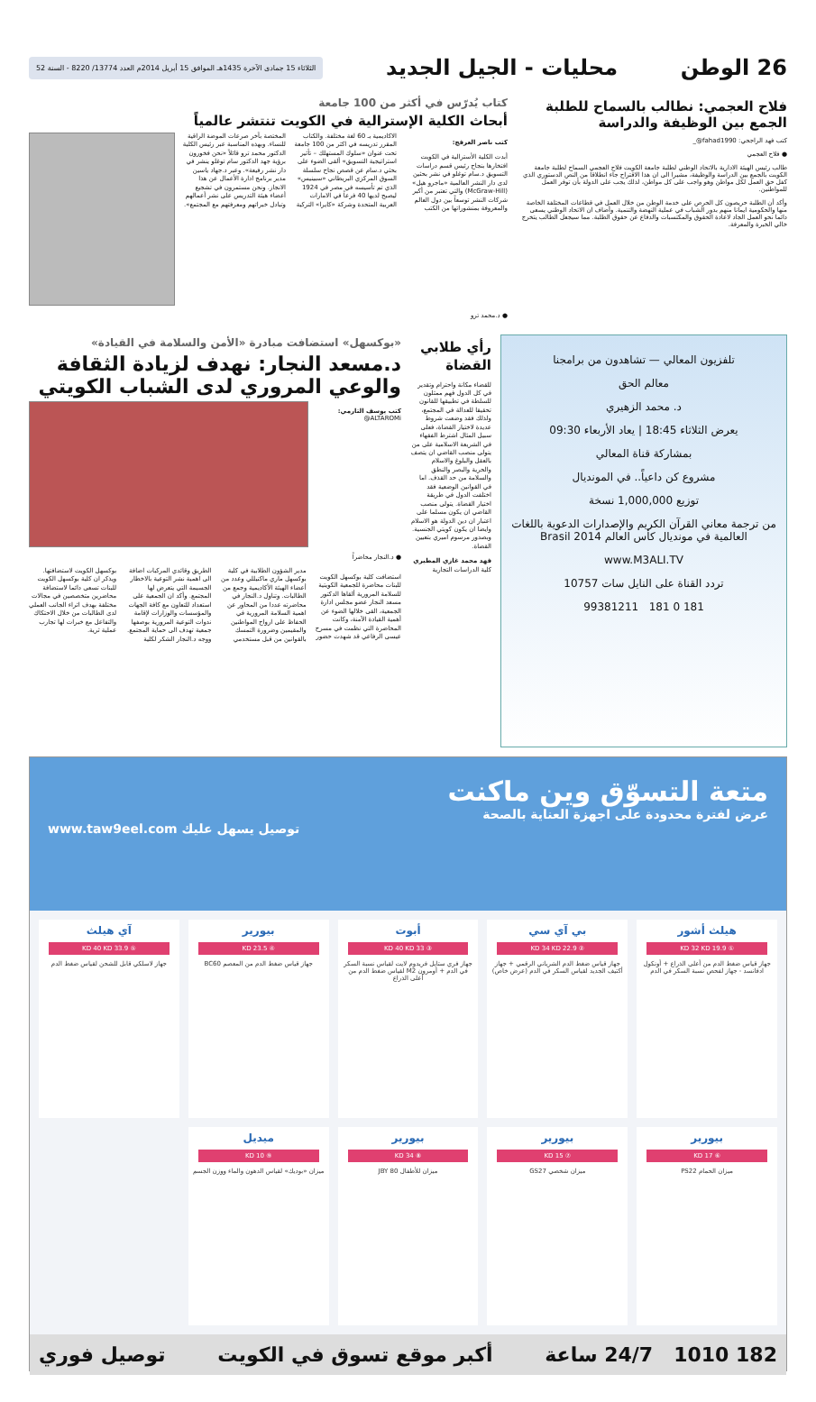26 الوطن محليات - الجيل الجديد
الثلاثاء 15 جمادى الآخرة 1435هـ الموافق 15 أبريل 2014م العدد 13774/ 8220 - السنة 52
فلاح العجمي: نطالب بالسماح للطلبة الجمع بين الوظيفة والدراسة
كتب فهد الراجحي: fahad1990@_
● فلاح العجمي
طالب رئيس الهيئة الادارية بالاتحاد الوطني لطلبة جامعة الكويت فلاح العجمي السماح لطلبة جامعة الكويت بالجمع بين الدراسة والوظيفة، مشيرا الى ان هذا الاقتراح جاء انطلاقا من النص الدستوري الذي كفل حق العمل لكل مواطن وهو واجب على كل مواطن، لذلك يجب على الدولة بأن توفر العمل للمواطنين.
وأكد أن الطلبة حريصون كل الحرص على خدمة الوطن من خلال العمل في قطاعات المختلفة الخاصة منها والحكومية ايمانا منهم بدور الشباب في عملية النهضة والتنمية. وأضاف ان الاتحاد الوطني يسعى دائما نحو العمل الجاد لاعادة الحقوق والمكتسبات والدفاع عن حقوق الطلبة. مما سيجعل الطالب يتخرج خالي الخبرة والمعرفة.
كتاب يُدرّس في أكثر من 100 جامعة
أبحاث الكلية الإسترالية في الكويت تنتشر عالمياً
كتب ناصر العرفج:
أبدت الكلية الأسترالية في الكويت افتخارها بنجاح رئيس قسم دراسات التسويق د.سام توغلو في نشر بحثين لدى دار النشر العالمية «ماجرو هيل» (McGraw-Hill) والتي تعتبر من أكبر شركات النشر توسعاً بين دول العالم والمعروفة بمنشوراتها من الكتب الاكاديمية بـ 60 لغة مختلفة. والكتاب المقرر تدريسه في اكثر من 100 جامعة تحت عنوان «سلوك المستهلك – تأثير استراتيجية التسويق» ألقى الضوء على بحثي د.سام عن قصص نجاح سلسلة السوق المركزي البريطاني «سبينيس» الذي تم تأسيسه في مصر في 1924 ليصبح لديها 40 فرعاً في الامارات العربية المتحدة وشركة «كايرا» التركية المختصة بآخر صرعات الموضة الراقية للنساء. وبهذه المناسبة عبر رئيس الكلية الدكتور محمد ترو قائلاً «نحن فخورون برؤية جهد الدكتور سام توغلو ينشر في دار نشر رفيعة». وعبر د.جهاد ياسين مدير برنامج ادارة الأعمال عن هذا الانجاز. ونحن مستمرون في تشجيع أعضاء هيئة التدريس على نشر أعمالهم وتبادل خبراتهم ومعرفتهم مع المجتمع».
● د.محمد ترو
تلفزيون المعالي — تشاهدون من برامجنا
معالم الحق
د. محمد الزهيري
يعرض الثلاثاء 18:45 | يعاد الأربعاء 09:30
بمشاركة قناة المعالي
مشروع كن داعياً.. في المونديال
توزيع 1,000,000 نسخة
من ترجمة معاني القرآن الكريم والإصدارات الدعوية باللغات العالمية في مونديال كأس العالم Brasil 2014
www.M3ALI.TV
تردد القناة على النايل سات 10757
181 0 181 99381211
رأي طلابي
القضاة
للقضاء مكانة واحترام وتقدير في كل الدول فهم ممثلون للسلطة في تطبيقها للقانون تحقيقا للعدالة في المجتمع، ولذلك فقد وضعت شروط عديدة لاختيار القضاة، فعلى سبيل المثال اشترط الفقهاء في الشريعة الاسلامية على من يتولى منصب القاضي ان يتصف بالعقل والبلوغ والاسلام والحرية والبصر والنطق والسلامة من حد القذف. اما في القوانين الوضعية فقد اختلفت الدول في طريقة اختيار القضاة. يتولى منصب القاضي ان يكون مسلما على اعتبار ان دين الدولة هو الاسلام وايضا ان يكون كويتي الجنسية. وبصدور مرسوم اميري بتعيين القضاة.
فهد محمد غازي المطيري
كلية الدراسات التجارية
«بوكسهل» استضافت مبادرة «الأمن والسلامة في القيادة»
د.مسعد النجار: نهدف لزيادة الثقافة والوعي المروري لدى الشباب الكويتي
كتب يوسف التارمي: ALTAROMi@
● د.النجار محاضراً
استضافت كلية بوكسهل الكويت للبنات محاضرة للجمعية الكويتية للسلامة المرورية ألقاها الدكتور مسعد النجار عضو مجلس ادارة الجمعية، القى خلالها الضوء عن أهمية القيادة الآمنة، وكانت المحاضرة التي نظمت في مسرح عيسى الرفاعي قد شهدت حضور مدير الشؤون الطلابية في كلية بوكسهل ماري ماكنيللي وعدد من أعضاء الهيئة الأكاديمية وجمع من الطالبات. وتناول د.النجار في محاضرته عددا من المحاور عن اهمية السلامة المرورية في الحفاظ على ارواح المواطنين والمقيمين وضرورة التمسك بالقوانين من قبل مستخدمي الطريق وقائدي المركبات اضافة الى اهمية نشر التوعية بالاخطار الجسيمة التي يتعرض لها المجتمع. وأكد ان الجمعية على استعداد للتعاون مع كافة الجهات والمؤسسات والوزارات لإقامة ندوات التوعية المرورية بوصفها جمعية تهدف الى حماية المجتمع. ووجه د.النجار الشكر لكلية بوكسهل الكويت لاستضافتها. ويذكر ان كلية بوكسهل الكويت للبنات تسعى دائما لاستضافة محاضرين متخصصين في مجالات مختلفة بهدف اثراء الجانب العملي لدى الطالبات من خلال الاحتكاك والتفاعل مع خبرات لها تجارب عملية ثرية.
متعة التسوّق وين ماكنت
عرض لفترة محدودة على اجهزة العناية بالصحة
www.taw9eel.com توصيل يسهل عليك
هيلث أشور
① 19.9 KD 32 KD
جهاز قياس ضغط الدم من أعلى الذراع + أونكول ادفانسد - جهاز لفحص نسبة السكر في الدم
بي آي سي
② 22.9 KD 34 KD
جهاز قياس ضغط الدم الشرياني الرقمي + جهاز أكتيف الجديد لقياس السكر في الدم (عرض خاص)
أبوت
③ 33 KD 40 KD
جهاز فري ستايل فريدوم لايت لقياس نسبة السكر في الدم + أومرون M2 لقياس ضغط الدم من أعلى الذراع
بيورير
④ 23.5 KD
جهاز قياس ضغط الدم من المعصم BC60
آي هيلث
⑤ 33.9 KD 40 KD
جهاز لاسلكي قابل للشحن لقياس ضغط الدم
بيورير
⑥ 17 KD
ميزان الحمام PS22
بيورير
⑦ 15 KD
ميزان شخصي GS27
بيورير
⑧ 34 KD
ميزان للأطفال JBY 80
ميديل
⑨ 10 KD
ميزان «بوديك» لقياس الدهون والماء ووزن الجسم
182 1010 24/7 ساعة أكبر موقع تسوق في الكويت توصيل فوري